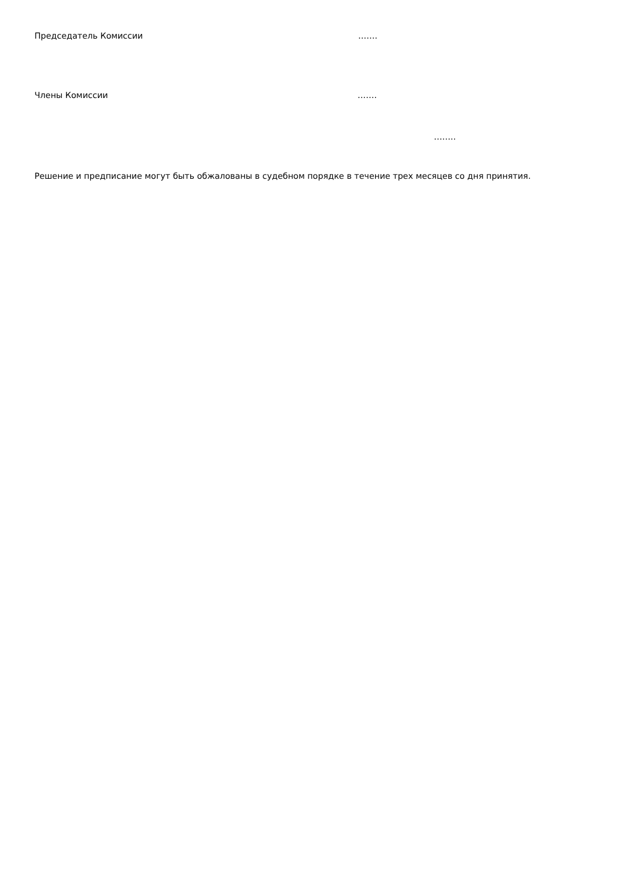Председатель Комиссии …….
Члены Комиссии …….
……..
Решение и предписание могут быть обжалованы в судебном порядке в течение трех месяцев со дня принятия.